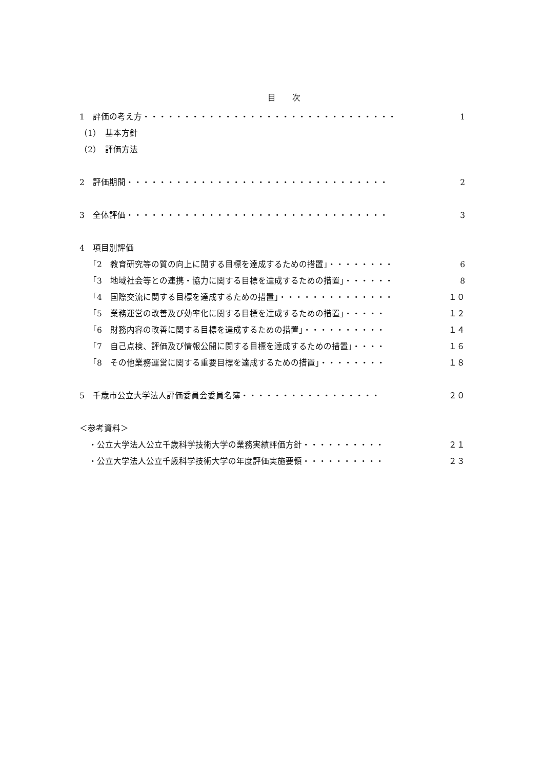目 次
1　評価の考え方・・・・・・・・・・・・・・・・・・・・・・・・・・・・・・・ 1
（1）　基本方針
（2）　評価方法
2　評価期間・・・・・・・・・・・・・・・・・・・・・・・・・・・・・・・・ 2
3　全体評価・・・・・・・・・・・・・・・・・・・・・・・・・・・・・・・・ 3
4　項目別評価
「2　教育研究等の質の向上に関する目標を達成するための措置」・・・・・・・・ 6
「3　地域社会等との連携・協力に関する目標を達成するための措置」・・・・・・ 8
「4　国際交流に関する目標を達成するための措置」・・・・・・・・・・・・・・ １０
「5　業務運営の改善及び効率化に関する目標を達成するための措置」・・・・・ １２
「6　財務内容の改善に関する目標を達成するための措置」・・・・・・・・・・ １４
「7　自己点検、評価及び情報公開に関する目標を達成するための措置」・・・・ １６
「8　その他業務運営に関する重要目標を達成するための措置」・・・・・・・・ １８
5　千歳市公立大学法人評価委員会委員名簿・・・・・・・・・・・・・・・・・ ２０
＜参考資料＞
・公立大学法人公立千歳科学技術大学の業務実績評価方針・・・・・・・・・・ ２１
・公立大学法人公立千歳科学技術大学の年度評価実施要領・・・・・・・・・・ ２３